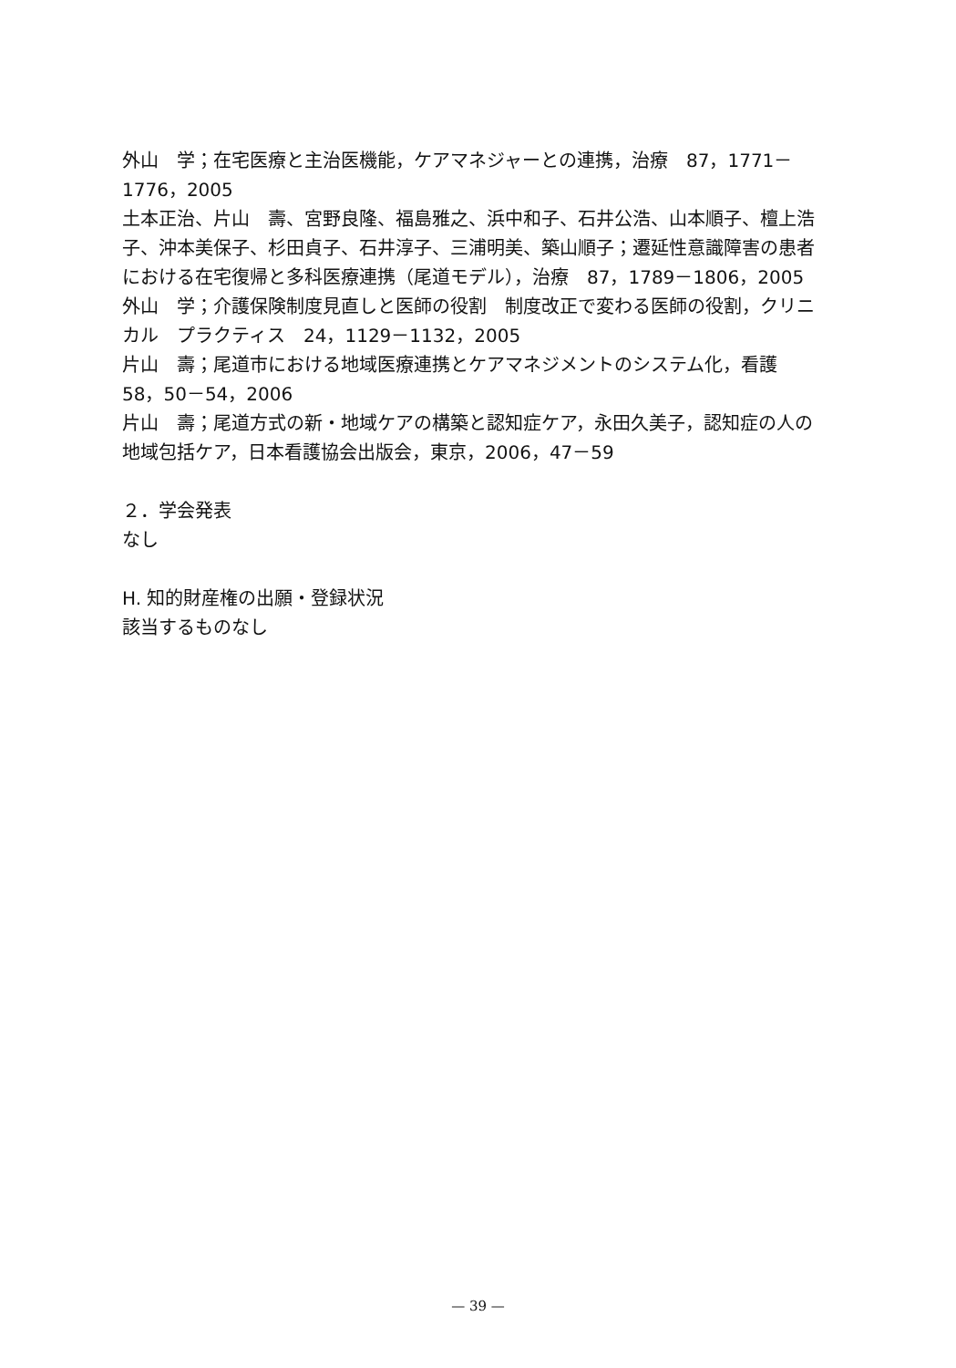外山　学；在宅医療と主治医機能，ケアマネジャーとの連携，治療　87，1771－1776，2005
土本正治、片山　壽、宮野良隆、福島雅之、浜中和子、石井公浩、山本順子、檀上浩子、沖本美保子、杉田貞子、石井淳子、三浦明美、築山順子；遷延性意識障害の患者における在宅復帰と多科医療連携（尾道モデル），治療　87，1789－1806，2005
外山　学；介護保険制度見直しと医師の役割　制度改正で変わる医師の役割，クリニカル　プラクティス　24，1129－1132，2005
片山　壽；尾道市における地域医療連携とケアマネジメントのシステム化，看護　58，50－54，2006
片山　壽；尾道方式の新・地域ケアの構築と認知症ケア，永田久美子，認知症の人の地域包括ケア，日本看護協会出版会，東京，2006，47－59
２．学会発表
なし
H. 知的財産権の出願・登録状況
該当するものなし
— 39 —